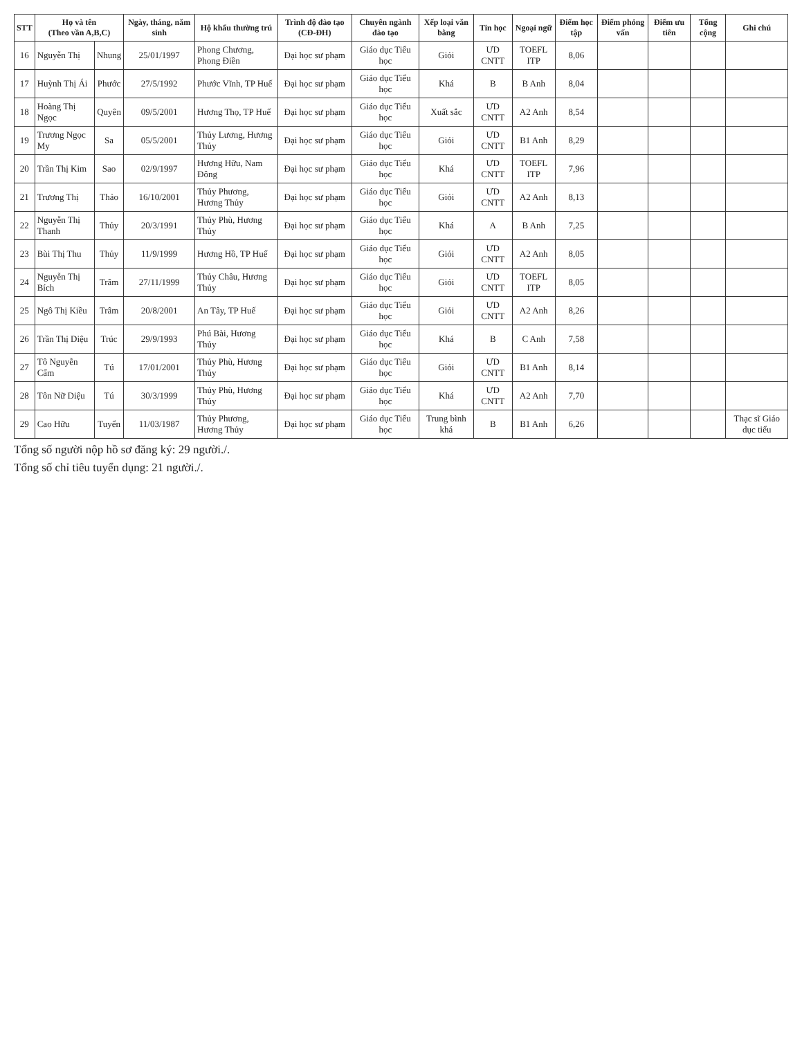| STT | Họ và tên (Theo vần A,B,C) | | Ngày, tháng, năm sinh | Hộ khẩu thường trú | Trình độ đào tạo (CĐ-ĐH) | Chuyên ngành đào tạo | Xếp loại văn bằng | Tin học | Ngoại ngữ | Điểm học tập | Điểm phỏng vấn | Điểm ưu tiên | Tổng cộng | Ghi chú |
| --- | --- | --- | --- | --- | --- | --- | --- | --- | --- | --- | --- | --- | --- | --- |
| 16 | Nguyễn Thị | Nhung | 25/01/1997 | Phong Chương, Phong Điền | Đại học sư phạm | Giáo dục Tiểu học | Giỏi | ƯD CNTT | TOEFL ITP | 8,06 | | | | |
| 17 | Huỳnh Thị Ái | Phước | 27/5/1992 | Phước Vĩnh, TP Huế | Đại học sư phạm | Giáo dục Tiểu học | Khá | B | B Anh | 8,04 | | | | |
| 18 | Hoàng Thị Ngọc | Quyên | 09/5/2001 | Hương Thọ, TP Huế | Đại học sư phạm | Giáo dục Tiểu học | Xuất sắc | ƯD CNTT | A2 Anh | 8,54 | | | | |
| 19 | Trương Ngọc My | Sa | 05/5/2001 | Thủy Lương, Hương Thủy | Đại học sư phạm | Giáo dục Tiểu học | Giỏi | ƯD CNTT | B1 Anh | 8,29 | | | | |
| 20 | Trần Thị Kim | Sao | 02/9/1997 | Hương Hữu, Nam Đông | Đại học sư phạm | Giáo dục Tiểu học | Khá | ƯD CNTT | TOEFL ITP | 7,96 | | | | |
| 21 | Trương Thị | Thảo | 16/10/2001 | Thủy Phương, Hương Thủy | Đại học sư phạm | Giáo dục Tiểu học | Giỏi | ƯD CNTT | A2 Anh | 8,13 | | | | |
| 22 | Nguyễn Thị Thanh | Thủy | 20/3/1991 | Thủy Phù, Hương Thủy | Đại học sư phạm | Giáo dục Tiểu học | Khá | A | B Anh | 7,25 | | | | |
| 23 | Bùi Thị Thu | Thủy | 11/9/1999 | Hương Hồ, TP Huế | Đại học sư phạm | Giáo dục Tiểu học | Giỏi | ƯD CNTT | A2 Anh | 8,05 | | | | |
| 24 | Nguyễn Thị Bích | Trâm | 27/11/1999 | Thủy Châu, Hương Thủy | Đại học sư phạm | Giáo dục Tiểu học | Giỏi | ƯD CNTT | TOEFL ITP | 8,05 | | | | |
| 25 | Ngô Thị Kiều | Trâm | 20/8/2001 | An Tây, TP Huế | Đại học sư phạm | Giáo dục Tiểu học | Giỏi | ƯD CNTT | A2 Anh | 8,26 | | | | |
| 26 | Trần Thị Diệu | Trúc | 29/9/1993 | Phú Bài, Hương Thủy | Đại học sư phạm | Giáo dục Tiểu học | Khá | B | C Anh | 7,58 | | | | |
| 27 | Tô Nguyễn Cẩm | Tú | 17/01/2001 | Thủy Phù, Hương Thủy | Đại học sư phạm | Giáo dục Tiểu học | Giỏi | ƯD CNTT | B1 Anh | 8,14 | | | | |
| 28 | Tôn Nữ Diệu | Tú | 30/3/1999 | Thủy Phù, Hương Thủy | Đại học sư phạm | Giáo dục Tiểu học | Khá | ƯD CNTT | A2 Anh | 7,70 | | | | |
| 29 | Cao Hữu | Tuyển | 11/03/1987 | Thủy Phương, Hương Thủy | Đại học sư phạm | Giáo dục Tiểu học | Trung bình khá | B | B1 Anh | 6,26 | | | | Thạc sĩ Giáo dục tiểu |
Tổng số người nộp hồ sơ đăng ký: 29 người./.
Tổng số chỉ tiêu tuyển dụng: 21 người./.